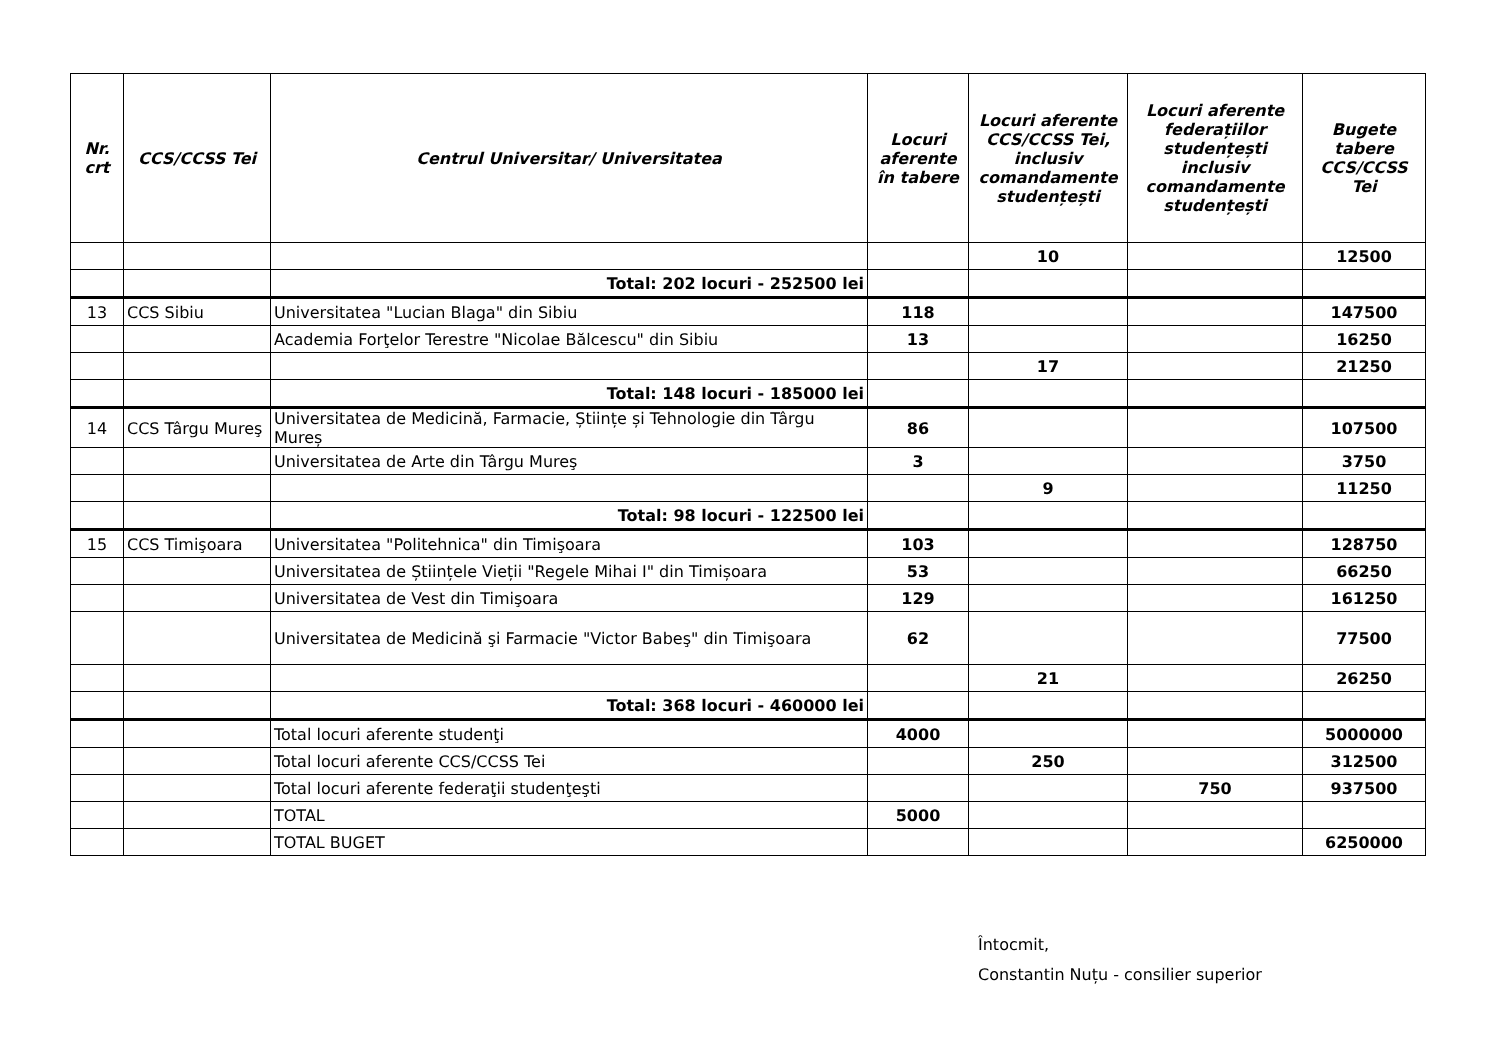| Nr. crt | CCS/CCSS Tei | Centrul Universitar/ Universitatea | Locuri aferente în tabere | Locuri aferente CCS/CCSS Tei, inclusiv comandamente studențești | Locuri aferente federațiilor studențești inclusiv comandamente studențești | Bugete tabere CCS/CCSS Tei |
| --- | --- | --- | --- | --- | --- | --- |
| | | | | 10 | | 12500 |
| | | Total: 202 locuri - 252500 lei | | | | |
| 13 | CCS Sibiu | Universitatea "Lucian Blaga" din Sibiu | 118 | | | 147500 |
| | | Academia Forţelor Terestre "Nicolae Bălcescu" din Sibiu | 13 | | | 16250 |
| | | | | 17 | | 21250 |
| | | Total: 148 locuri - 185000 lei | | | | |
| 14 | CCS Târgu Mureş | Universitatea de Medicină, Farmacie, Științe și Tehnologie din Târgu Mureș | 86 | | | 107500 |
| | | Universitatea de Arte din Târgu Mureş | 3 | | | 3750 |
| | | | | 9 | | 11250 |
| | | Total: 98 locuri - 122500 lei | | | | |
| 15 | CCS Timişoara | Universitatea "Politehnica" din Timişoara | 103 | | | 128750 |
| | | Universitatea de Științele Vieții "Regele Mihai I" din Timișoara | 53 | | | 66250 |
| | | Universitatea de Vest din Timişoara | 129 | | | 161250 |
| | | Universitatea de Medicină şi Farmacie "Victor Babeş" din Timişoara | 62 | | | 77500 |
| | | | | 21 | | 26250 |
| | | Total: 368 locuri - 460000 lei | | | | |
| | | Total locuri aferente studenţi | 4000 | | | 5000000 |
| | | Total locuri aferente CCS/CCSS Tei | | 250 | | 312500 |
| | | Total locuri aferente federaţii studenţeşti | | | 750 | 937500 |
| | | TOTAL | 5000 | | | |
| | | TOTAL BUGET | | | | 6250000 |
Întocmit,
Constantin Nuțu - consilier superior